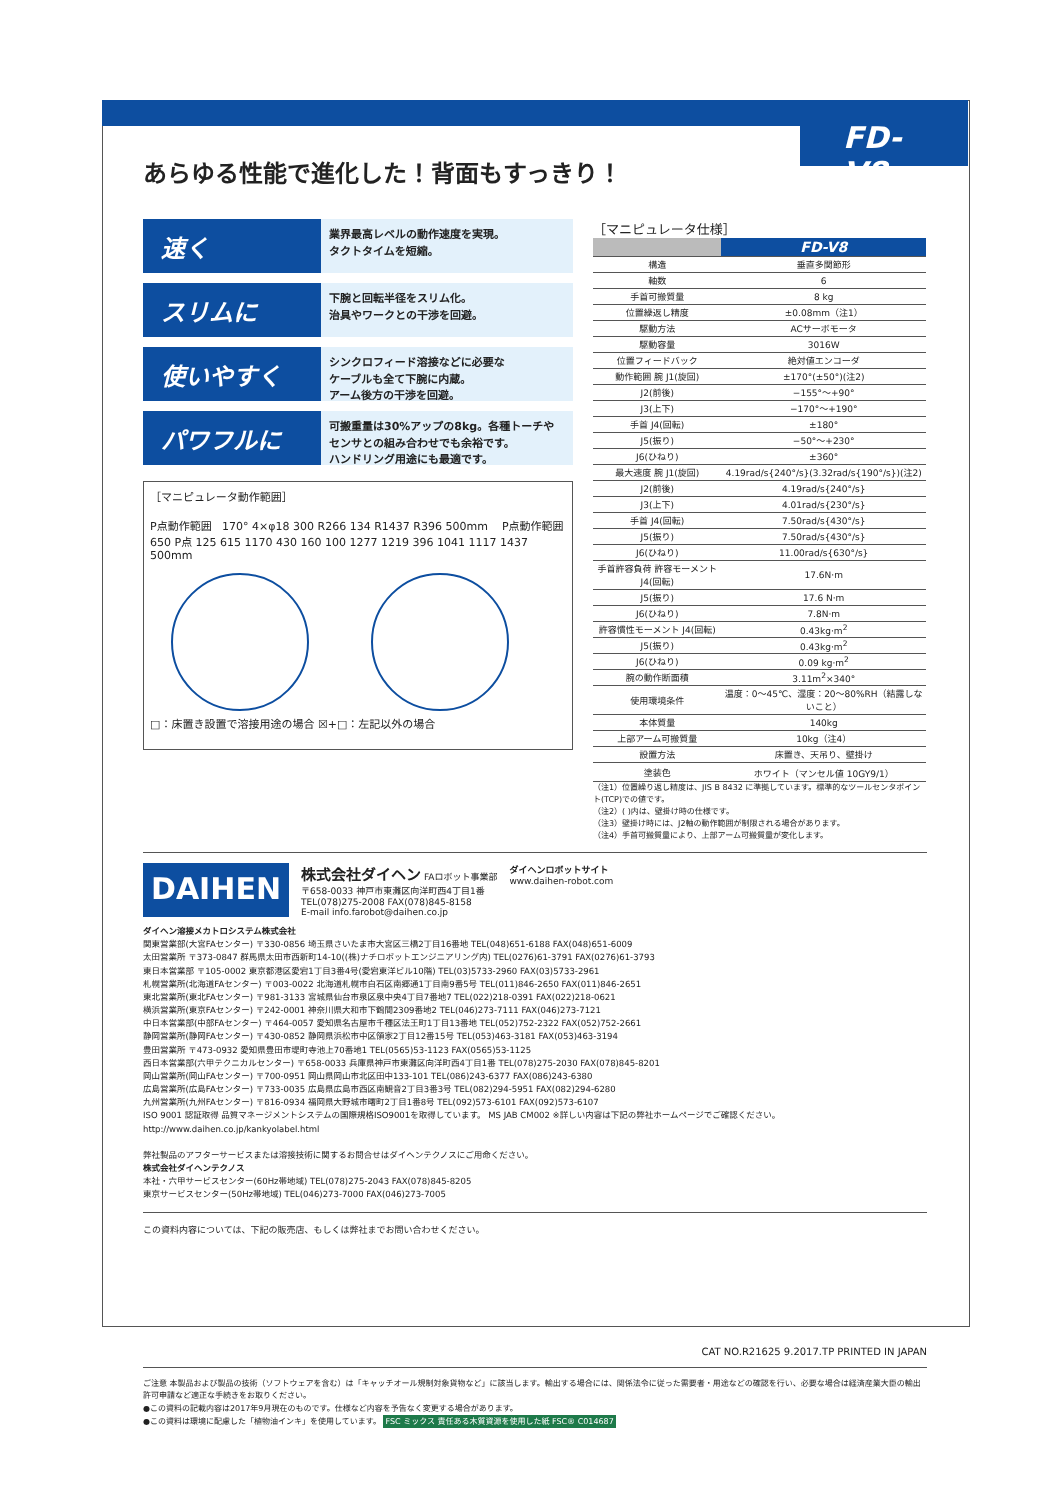FD-V8
あらゆる性能で進化した！背面もすっきり！
速く 業界最高レベルの動作速度を実現。
タクトタイムを短縮。
スリムに 下腕と回転半径をスリム化。
治具やワークとの干渉を回避。
使いやすく シンクロフィード溶接などに必要な
ケーブルも全て下腕に内蔵。
アーム後方の干渉を回避。
パワフルに 可搬重量は30%アップの8kg。各種トーチやセンサとの組み合わせでも余裕です。
ハンドリング用途にも最適です。
［マニピュレータ動作範囲］
P点動作範囲 170° 4×φ18 300 R266 134 R1437 R396 500mm P点動作範囲 650 P点 125 615 1170 430 160 100 1277 1219 396 1041 1117 1437 500mm
□：床置き設置で溶接用途の場合 ☒+□：左記以外の場合
［マニピュレータ仕様］
| | FD-V8 |
| --- | --- |
| 構造 | 垂直多関節形 |
| 軸数 | 6 |
| 手首可搬質量 | 8 kg |
| 位置繰返し精度 | ±0.08mm（注1） |
| 駆動方法 | ACサーボモータ |
| 駆動容量 | 3016W |
| 位置フィードバック | 絶対値エンコーダ |
| 動作範囲 腕 J1(旋回) | ±170°(±50°)(注2) |
| J2(前後) | −155°〜+90° |
| J3(上下) | −170°〜+190° |
| 手首 J4(回転) | ±180° |
| J5(振り) | −50°〜+230° |
| J6(ひねり) | ±360° |
| 最大速度 腕 J1(旋回) | 4.19rad/s{240°/s}(3.32rad/s{190°/s})(注2) |
| J2(前後) | 4.19rad/s{240°/s} |
| J3(上下) | 4.01rad/s{230°/s} |
| 手首 J4(回転) | 7.50rad/s{430°/s} |
| J5(振り) | 7.50rad/s{430°/s} |
| J6(ひねり) | 11.00rad/s{630°/s} |
| 手首許容負荷 許容モーメント J4(回転) | 17.6N·m |
| J5(振り) | 17.6 N·m |
| J6(ひねり) | 7.8N·m |
| 許容慣性モーメント J4(回転) | 0.43kg·m<sup>2</sup> |
| J5(振り) | 0.43kg·m<sup>2</sup> |
| J6(ひねり) | 0.09 kg·m<sup>2</sup> |
| 腕の動作断面積 | 3.11m<sup>2</sup>×340° |
| 使用環境条件 | 温度：0〜45℃、湿度：20〜80%RH（結露しないこと） |
| 本体質量 | 140kg |
| 上部アーム可搬質量 | 10kg（注4） |
| 設置方法 | 床置き、天吊り、壁掛け |
| 塗装色 | ホワイト（マンセル値 10GY9/1） |
（注1）位置繰り返し精度は、JIS B 8432 に準拠しています。標準的なツールセンタポイント(TCP)での値です。
（注2）( )内は、壁掛け時の仕様です。
（注3）壁掛け時には、J2軸の動作範囲が制限される場合があります。
（注4）手首可搬質量により、上部アーム可搬質量が変化します。
DAIHEN
株式会社ダイヘン FAロボット事業部
〒658-0033 神戸市東灘区向洋町西4丁目1番
TEL(078)275-2008 FAX(078)845-8158
E-mail info.farobot@daihen.co.jp
ダイヘンロボットサイト
www.daihen-robot.com
ダイヘン溶接メカトロシステム株式会社
関東営業部(大宮FAセンター) 〒330-0856 埼玉県さいたま市大宮区三橋2丁目16番地 TEL(048)651-6188 FAX(048)651-6009
太田営業所 〒373-0847 群馬県太田市西新町14-10((株)ナチロボットエンジニアリング内) TEL(0276)61-3791 FAX(0276)61-3793
東日本営業部 〒105-0002 東京都港区愛宕1丁目3番4号(愛宕東洋ビル10階) TEL(03)5733-2960 FAX(03)5733-2961
札幌営業所(北海道FAセンター) 〒003-0022 北海道札幌市白石区南郷通1丁目南9番5号 TEL(011)846-2650 FAX(011)846-2651
東北営業所(東北FAセンター) 〒981-3133 宮城県仙台市泉区泉中央4丁目7番地7 TEL(022)218-0391 FAX(022)218-0621
横浜営業所(東京FAセンター) 〒242-0001 神奈川県大和市下鶴間2309番地2 TEL(046)273-7111 FAX(046)273-7121
中日本営業部(中部FAセンター) 〒464-0057 愛知県名古屋市千種区法王町1丁目13番地 TEL(052)752-2322 FAX(052)752-2661
静岡営業所(静岡FAセンター) 〒430-0852 静岡県浜松市中区領家2丁目12番15号 TEL(053)463-3181 FAX(053)463-3194
豊田営業所 〒473-0932 愛知県豊田市堤町寺池上70番地1 TEL(0565)53-1123 FAX(0565)53-1125
西日本営業部(六甲テクニカルセンター) 〒658-0033 兵庫県神戸市東灘区向洋町西4丁目1番 TEL(078)275-2030 FAX(078)845-8201
岡山営業所(岡山FAセンター) 〒700-0951 岡山県岡山市北区田中133-101 TEL(086)243-6377 FAX(086)243-6380
広島営業所(広島FAセンター) 〒733-0035 広島県広島市西区南観音2丁目3番3号 TEL(082)294-5951 FAX(082)294-6280
九州営業所(九州FAセンター) 〒816-0934 福岡県大野城市曙町2丁目1番8号 TEL(092)573-6101 FAX(092)573-6107
ISO 9001 認証取得 品質マネージメントシステムの国際規格ISO9001を取得しています。 MS JAB CM002 ※詳しい内容は下記の弊社ホームページでご確認ください。 http://www.daihen.co.jp/kankyolabel.html
弊社製品のアフターサービスまたは溶接技術に関するお問合せはダイヘンテクノスにご用命ください。
株式会社ダイヘンテクノス
本社・六甲サービスセンター(60Hz帯地域) TEL(078)275-2043 FAX(078)845-8205
東京サービスセンター(50Hz帯地域) TEL(046)273-7000 FAX(046)273-7005
この資料内容については、下記の販売店、もしくは弊社までお問い合わせください。
CAT NO.R21625 9.2017.TP PRINTED IN JAPAN
ご注意 本製品および製品の技術（ソフトウェアを含む）は「キャッチオール規制対象貨物など」に該当します。輸出する場合には、関係法令に従った需要者・用途などの確認を行い、必要な場合は経済産業大臣の輸出許可申請など適正な手続きをお取りください。
●この資料の記載内容は2017年9月現在のものです。仕様など内容を予告なく変更する場合があります。
●この資料は環境に配慮した「植物油インキ」を使用しています。 FSC ミックス 責任ある木質資源を使用した紙 FSC® C014687